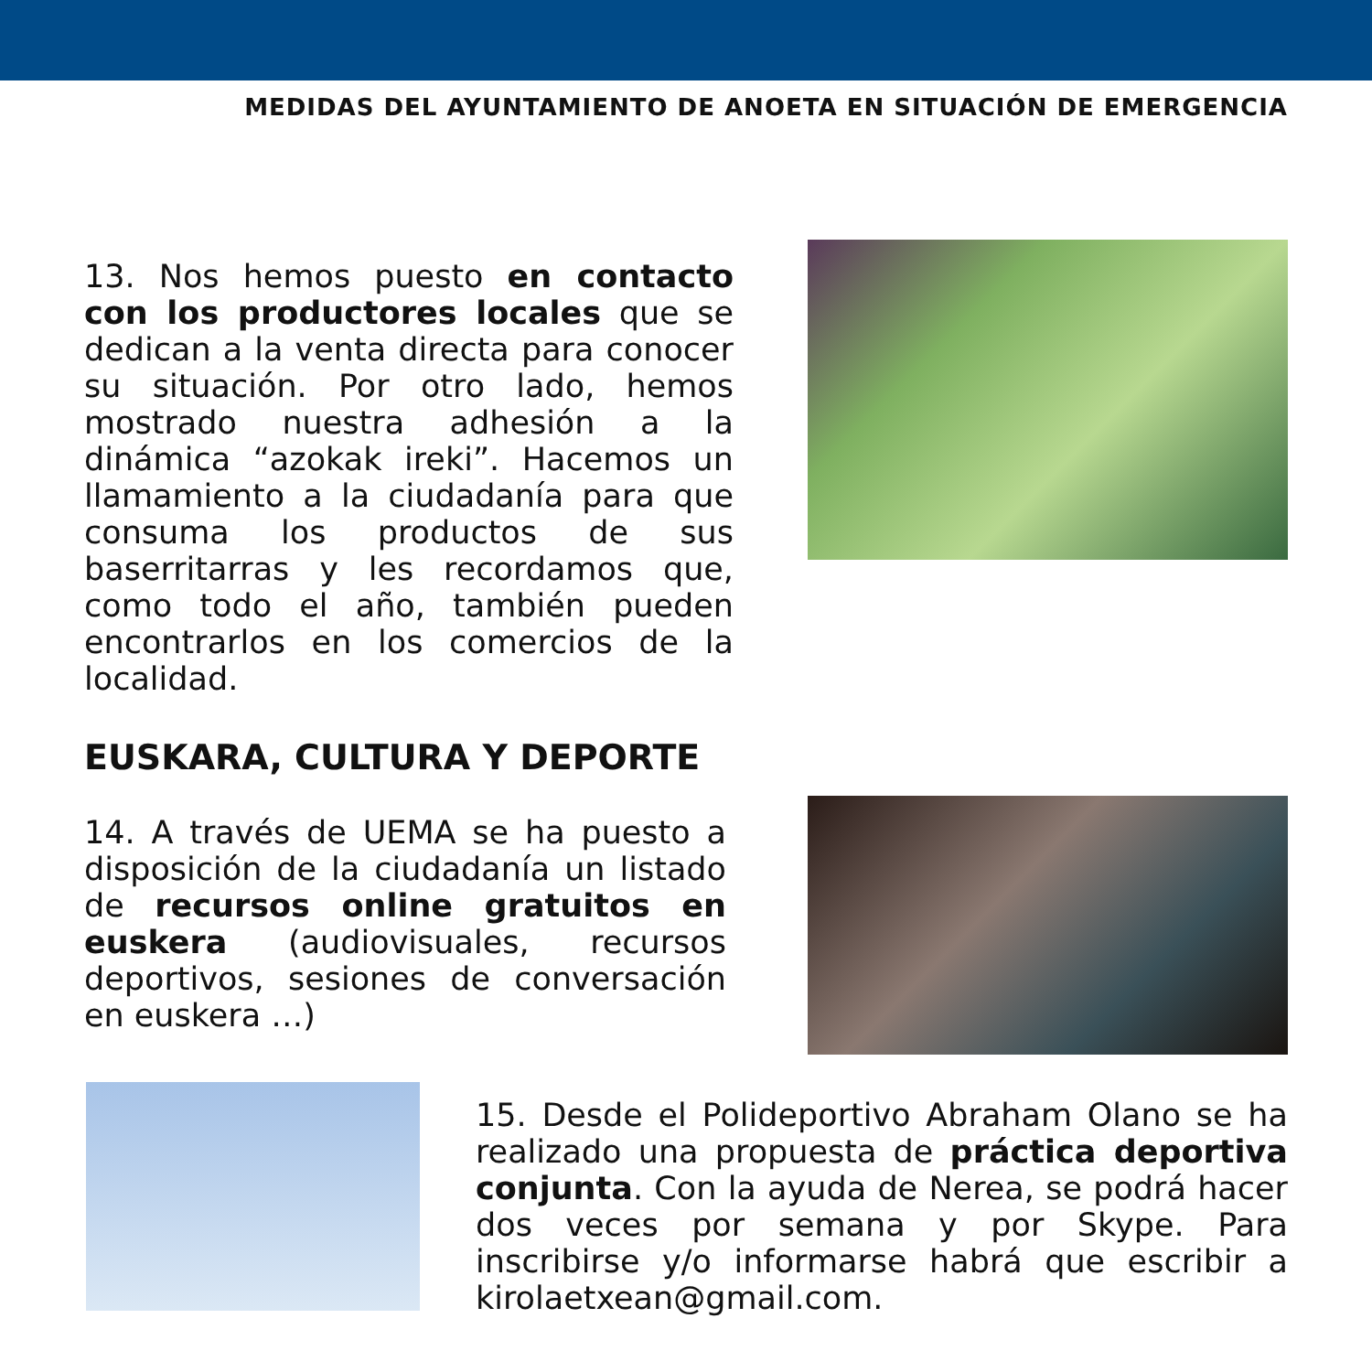MEDIDAS DEL AYUNTAMIENTO DE ANOETA EN SITUACIÓN DE EMERGENCIA
13. Nos hemos puesto en contacto con los productores locales que se dedican a la venta directa para conocer su situación. Por otro lado, hemos mostrado nuestra adhesión a la dinámica “azokak ireki”. Hacemos un llamamiento a la ciudadanía para que consuma los productos de sus baserritarras y les recordamos que, como todo el año, también pueden encontrarlos en los comercios de la localidad.
EUSKARA, CULTURA Y DEPORTE
14. A través de UEMA se ha puesto a disposición de la ciudadanía un listado de recursos online gratuitos en euskera (audiovisuales, recursos deportivos, sesiones de conversación en euskera …)
15. Desde el Polideportivo Abraham Olano se ha realizado una propuesta de práctica deportiva conjunta. Con la ayuda de Nerea, se podrá hacer dos veces por semana y por Skype. Para inscribirse y/o informarse habrá que escribir a kirolaetxean@gmail.com.